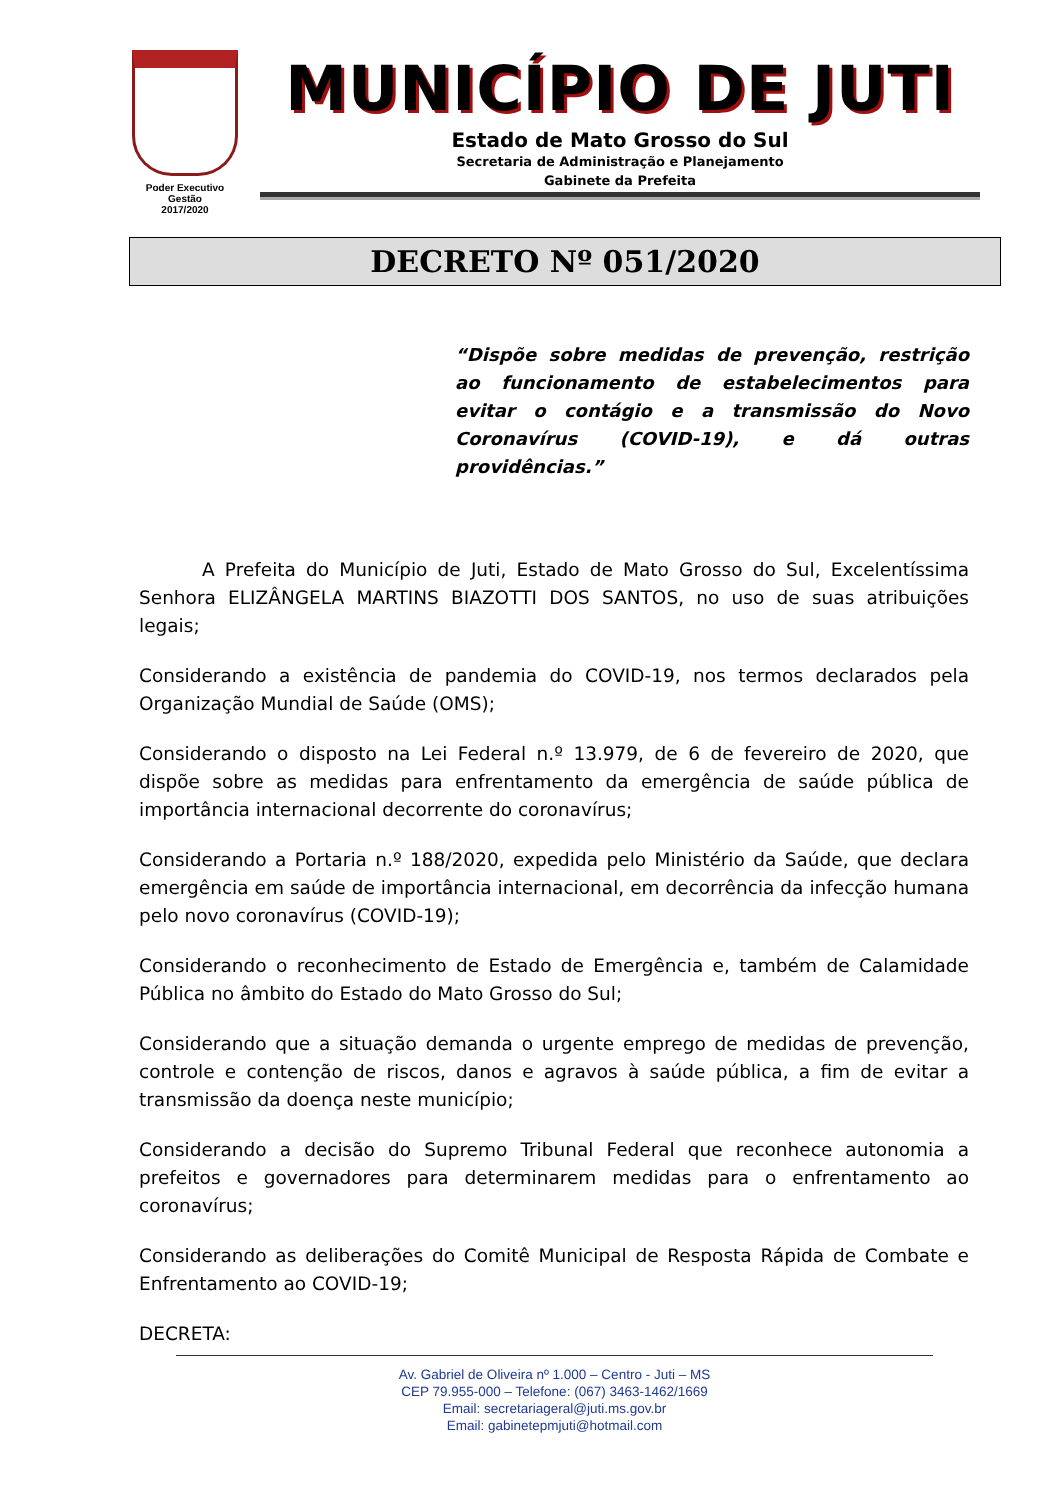Poder Executivo
Gestão
2017/2020
MUNICÍPIO DE JUTI
Estado de Mato Grosso do Sul
Secretaria de Administração e Planejamento
Gabinete da Prefeita
DECRETO Nº 051/2020
“Dispõe sobre medidas de prevenção, restrição ao funcionamento de estabelecimentos para evitar o contágio e a transmissão do Novo Coronavírus (COVID-19), e dá outras providências.”
A Prefeita do Município de Juti, Estado de Mato Grosso do Sul, Excelentíssima Senhora ELIZÂNGELA MARTINS BIAZOTTI DOS SANTOS, no uso de suas atribuições legais;
Considerando a existência de pandemia do COVID-19, nos termos declarados pela Organização Mundial de Saúde (OMS);
Considerando o disposto na Lei Federal n.º 13.979, de 6 de fevereiro de 2020, que dispõe sobre as medidas para enfrentamento da emergência de saúde pública de importância internacional decorrente do coronavírus;
Considerando a Portaria n.º 188/2020, expedida pelo Ministério da Saúde, que declara emergência em saúde de importância internacional, em decorrência da infecção humana pelo novo coronavírus (COVID-19);
Considerando o reconhecimento de Estado de Emergência e, também de Calamidade Pública no âmbito do Estado do Mato Grosso do Sul;
Considerando que a situação demanda o urgente emprego de medidas de prevenção, controle e contenção de riscos, danos e agravos à saúde pública, a fim de evitar a transmissão da doença neste município;
Considerando a decisão do Supremo Tribunal Federal que reconhece autonomia a prefeitos e governadores para determinarem medidas para o enfrentamento ao coronavírus;
Considerando as deliberações do Comitê Municipal de Resposta Rápida de Combate e Enfrentamento ao COVID-19;
DECRETA:
Av. Gabriel de Oliveira nº 1.000 – Centro - Juti – MS
CEP 79.955-000 – Telefone: (067) 3463-1462/1669
Email: secretariageral@juti.ms.gov.br
Email: gabinetepmjuti@hotmail.com